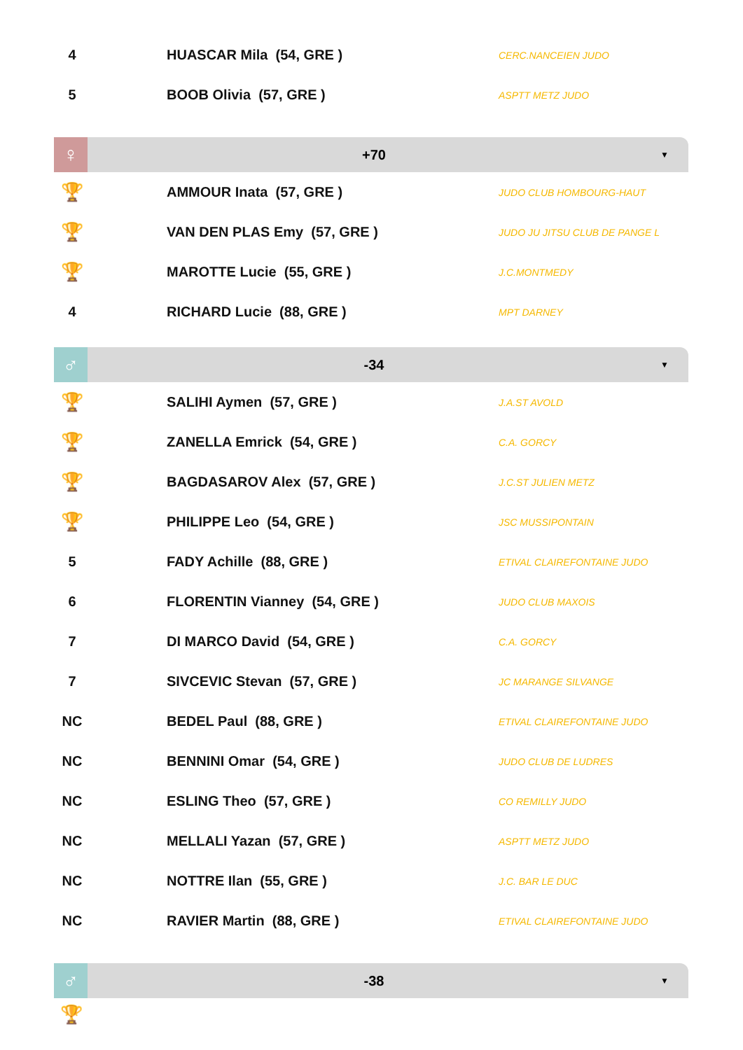| 4 | | HUASCAR Mila (54, GRE ) | CERC.NANCEIEN JUDO |
| 5 | | BOOB Olivia (57, GRE ) | ASPTT METZ JUDO |
♀
+70
▼
| 🏆 | | AMMOUR Inata (57, GRE ) | JUDO CLUB HOMBOURG-HAUT |
| 🏆 | | VAN DEN PLAS Emy (57, GRE ) | JUDO JU JITSU CLUB DE PANGE L |
| 🏆 | | MAROTTE Lucie (55, GRE ) | J.C.MONTMEDY |
| 4 | | RICHARD Lucie (88, GRE ) | MPT DARNEY |
♂
-34
▼
| 🏆 | | SALIHI Aymen (57, GRE ) | J.A.ST AVOLD |
| 🏆 | | ZANELLA Emrick (54, GRE ) | C.A. GORCY |
| 🏆 | | BAGDASAROV Alex (57, GRE ) | J.C.ST JULIEN METZ |
| 🏆 | | PHILIPPE Leo (54, GRE ) | JSC MUSSIPONTAIN |
| 5 | | FADY Achille (88, GRE ) | ETIVAL CLAIREFONTAINE JUDO |
| 6 | | FLORENTIN Vianney (54, GRE ) | JUDO CLUB MAXOIS |
| 7 | | DI MARCO David (54, GRE ) | C.A. GORCY |
| 7 | | SIVCEVIC Stevan (57, GRE ) | JC MARANGE SILVANGE |
| NC | | BEDEL Paul (88, GRE ) | ETIVAL CLAIREFONTAINE JUDO |
| NC | | BENNINI Omar (54, GRE ) | JUDO CLUB DE LUDRES |
| NC | | ESLING Theo (57, GRE ) | CO REMILLY JUDO |
| NC | | MELLALI Yazan (57, GRE ) | ASPTT METZ JUDO |
| NC | | NOTTRE Ilan (55, GRE ) | J.C. BAR LE DUC |
| NC | | RAVIER Martin (88, GRE ) | ETIVAL CLAIREFONTAINE JUDO |
♂
-38
▼
🏆